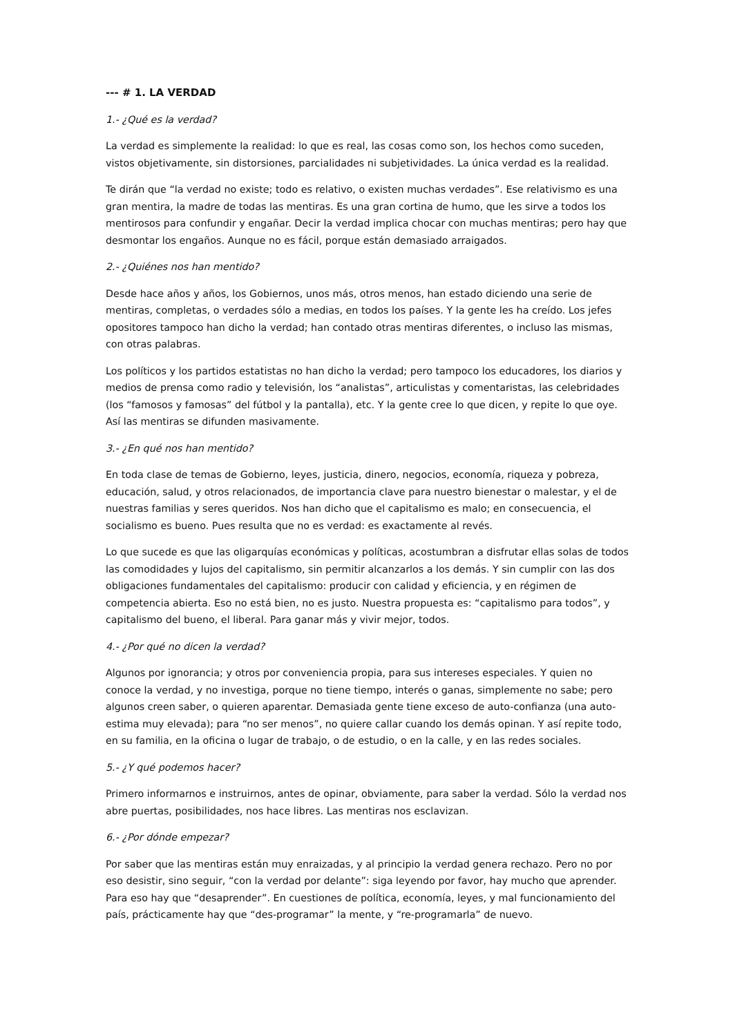--- # 1. LA VERDAD
1.- ¿Qué es la verdad?
La verdad es simplemente la realidad: lo que es real, las cosas como son, los hechos como suceden, vistos objetivamente, sin distorsiones, parcialidades ni subjetividades. La única verdad es la realidad.
Te dirán que “la verdad no existe; todo es relativo, o existen muchas verdades”. Ese relativismo es una gran mentira, la madre de todas las mentiras. Es una gran cortina de humo, que les sirve a todos los mentirosos para confundir y engañar. Decir la verdad implica chocar con muchas mentiras; pero hay que desmontar los engaños. Aunque no es fácil, porque están demasiado arraigados.
2.- ¿Quiénes nos han mentido?
Desde hace años y años, los Gobiernos, unos más, otros menos, han estado diciendo una serie de mentiras, completas, o verdades sólo a medias, en todos los países. Y la gente les ha creído. Los jefes opositores tampoco han dicho la verdad; han contado otras mentiras diferentes, o incluso las mismas, con otras palabras.
Los políticos y los partidos estatistas no han dicho la verdad; pero tampoco los educadores, los diarios y medios de prensa como radio y televisión, los “analistas”, articulistas y comentaristas, las celebridades (los “famosos y famosas” del fútbol y la pantalla), etc. Y la gente cree lo que dicen, y repite lo que oye. Así las mentiras se difunden masivamente.
3.- ¿En qué nos han mentido?
En toda clase de temas de Gobierno, leyes, justicia, dinero, negocios, economía, riqueza y pobreza, educación, salud, y otros relacionados, de importancia clave para nuestro bienestar o malestar, y el de nuestras familias y seres queridos. Nos han dicho que el capitalismo es malo; en consecuencia, el socialismo es bueno. Pues resulta que no es verdad: es exactamente al revés.
Lo que sucede es que las oligarquías económicas y políticas, acostumbran a disfrutar ellas solas de todos las comodidades y lujos del capitalismo, sin permitir alcanzarlos a los demás. Y sin cumplir con las dos obligaciones fundamentales del capitalismo: producir con calidad y eficiencia, y en régimen de competencia abierta. Eso no está bien, no es justo. Nuestra propuesta es: “capitalismo para todos”, y capitalismo del bueno, el liberal. Para ganar más y vivir mejor, todos.
4.- ¿Por qué no dicen la verdad?
Algunos por ignorancia; y otros por conveniencia propia, para sus intereses especiales. Y quien no conoce la verdad, y no investiga, porque no tiene tiempo, interés o ganas, simplemente no sabe; pero algunos creen saber, o quieren aparentar. Demasiada gente tiene exceso de auto-confianza (una auto-estima muy elevada); para “no ser menos”, no quiere callar cuando los demás opinan. Y así repite todo, en su familia, en la oficina o lugar de trabajo, o de estudio, o en la calle, y en las redes sociales.
5.- ¿Y qué podemos hacer?
Primero informarnos e instruirnos, antes de opinar, obviamente, para saber la verdad. Sólo la verdad nos abre puertas, posibilidades, nos hace libres. Las mentiras nos esclavizan.
6.- ¿Por dónde empezar?
Por saber que las mentiras están muy enraizadas, y al principio la verdad genera rechazo. Pero no por eso desistir, sino seguir, “con la verdad por delante”: siga leyendo por favor, hay mucho que aprender. Para eso hay que “desaprender”. En cuestiones de política, economía, leyes, y mal funcionamiento del país, prácticamente hay que “des-programar” la mente, y “re-programarla” de nuevo.